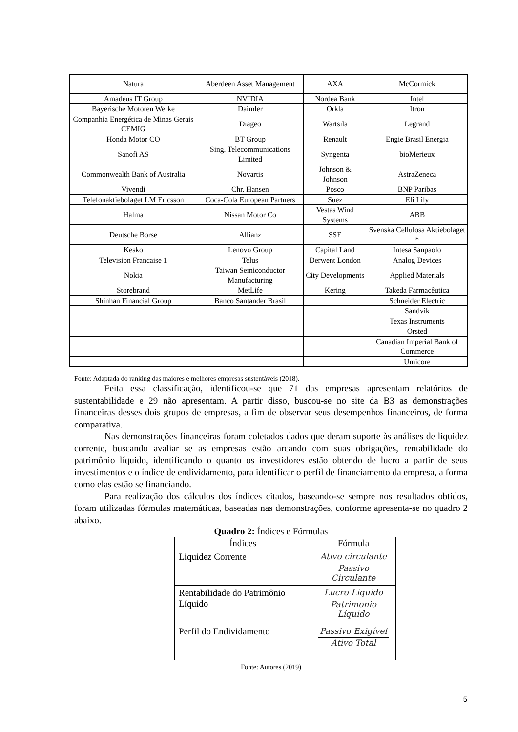| Natura | Aberdeen Asset Management | AXA | McCormick |
| Amadeus IT Group | NVIDIA | Nordea Bank | Intel |
| Bayerische Motoren Werke | Daimler | Orkla | Itron |
| Companhia Energética de Minas Gerais CEMIG | Diageo | Wartsila | Legrand |
| Honda Motor CO | BT Group | Renault | Engie Brasil Energia |
| Sanofi AS | Sing. Telecommunications Limited | Syngenta | bioMerieux |
| Commonwealth Bank of Australia | Novartis | Johnson & Johnson | AstraZeneca |
| Vivendi | Chr. Hansen | Posco | BNP Paribas |
| Telefonaktiebolaget LM Ericsson | Coca-Cola European Partners | Suez | Eli Lily |
| Halma | Nissan Motor Co | Vestas Wind Systems | ABB |
| Deutsche Borse | Allianz | SSE | Svenska Cellulosa Aktiebolaget * |
| Kesko | Lenovo Group | Capital Land | Intesa Sanpaolo |
| Television Francaise 1 | Telus | Derwent London | Analog Devices |
| Nokia | Taiwan Semiconductor Manufacturing | City Developments | Applied Materials |
| Storebrand | MetLife | Kering | Takeda Farmacêutica |
| Shinhan Financial Group | Banco Santander Brasil | | Schneider Electric |
| | | | Sandvik |
| | | | Texas Instruments |
| | | | Orsted |
| | | | Canadian Imperial Bank of Commerce |
| | | | Umicore |
Fonte: Adaptada do ranking das maiores e melhores empresas sustentáveis (2018).
Feita essa classificação, identificou-se que 71 das empresas apresentam relatórios de sustentabilidade e 29 não apresentam. A partir disso, buscou-se no site da B3 as demonstrações financeiras desses dois grupos de empresas, a fim de observar seus desempenhos financeiros, de forma comparativa.
Nas demonstrações financeiras foram coletados dados que deram suporte às análises de liquidez corrente, buscando avaliar se as empresas estão arcando com suas obrigações, rentabilidade do patrimônio líquido, identificando o quanto os investidores estão obtendo de lucro a partir de seus investimentos e o índice de endividamento, para identificar o perfil de financiamento da empresa, a forma como elas estão se financiando.
Para realização dos cálculos dos índices citados, baseando-se sempre nos resultados obtidos, foram utilizadas fórmulas matemáticas, baseadas nas demonstrações, conforme apresenta-se no quadro 2 abaixo.
Quadro 2: Índices e Fórmulas
| Índices | Fórmula |
| --- | --- |
| Liquidez Corrente | Ativo circulante Passivo Circulante |
| Rentabilidade do Patrimônio Líquido | Lucro Liquido Patrimonio Líquido |
| Perfil do Endividamento | Passivo Exigível Ativo Total |
Fonte: Autores (2019)
5